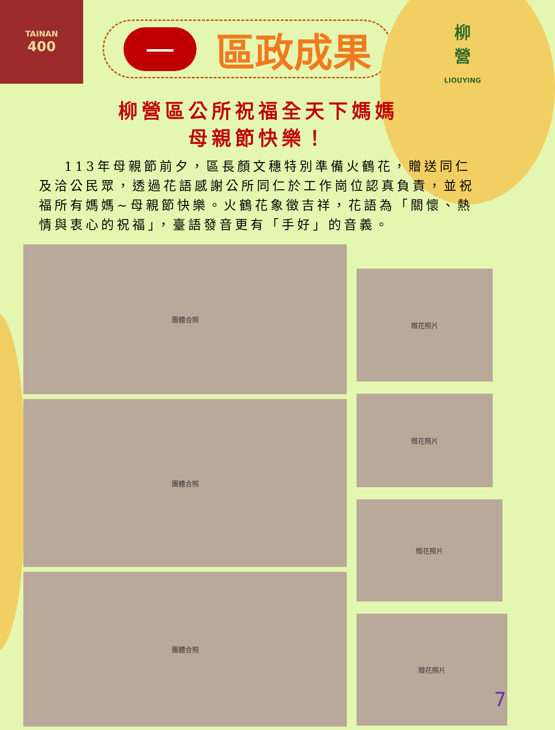TAINAN
400
一
區政成果
柳
營
LIOUYING
柳營區公所祝福全天下媽媽
母親節快樂！
113年母親節前夕，區長顏文穗特別準備火鶴花，贈送同仁及洽公民眾，透過花語感謝公所同仁於工作崗位認真負責，並祝福所有媽媽~母親節快樂。火鶴花象徵吉祥，花語為「關懷、熱情與衷心的祝福」，臺語發音更有「手好」的音義。
團體合照
團體合照
團體合照
贈花照片
贈花照片
贈花照片
贈花照片
7